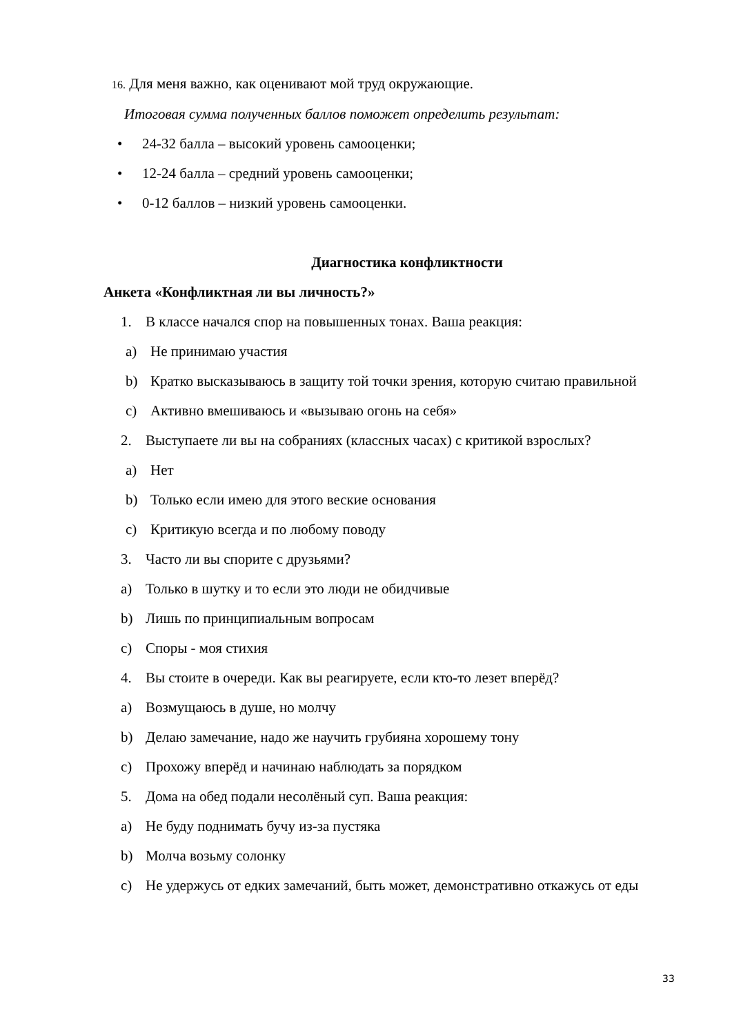16. Для меня важно, как оценивают мой труд окружающие.
Итоговая сумма полученных баллов поможет определить результат:
• 24-32 балла – высокий уровень самооценки;
• 12-24 балла – средний уровень самооценки;
• 0-12 баллов – низкий уровень самооценки.
Диагностика конфликтности
Анкета «Конфликтная ли вы личность?»
1. В классе начался спор на повышенных тонах. Ваша реакция:
a) Не принимаю участия
b) Кратко высказываюсь в защиту той точки зрения, которую считаю правильной
c) Активно вмешиваюсь и «вызываю огонь на себя»
2. Выступаете ли вы на собраниях (классных часах) с критикой взрослых?
a) Нет
b) Только если имею для этого веские основания
c) Критикую всегда и по любому поводу
3. Часто ли вы спорите с друзьями?
a) Только в шутку и то если это люди не обидчивые
b) Лишь по принципиальным вопросам
c) Споры - моя стихия
4. Вы стоите в очереди. Как вы реагируете, если кто-то лезет вперёд?
a) Возмущаюсь в душе, но молчу
b) Делаю замечание, надо же научить грубияна хорошему тону
c) Прохожу вперёд и начинаю наблюдать за порядком
5. Дома на обед подали несолёный суп. Ваша реакция:
a) Не буду поднимать бучу из-за пустяка
b) Молча возьму солонку
c) Не удержусь от едких замечаний, быть может, демонстративно откажусь от еды
33